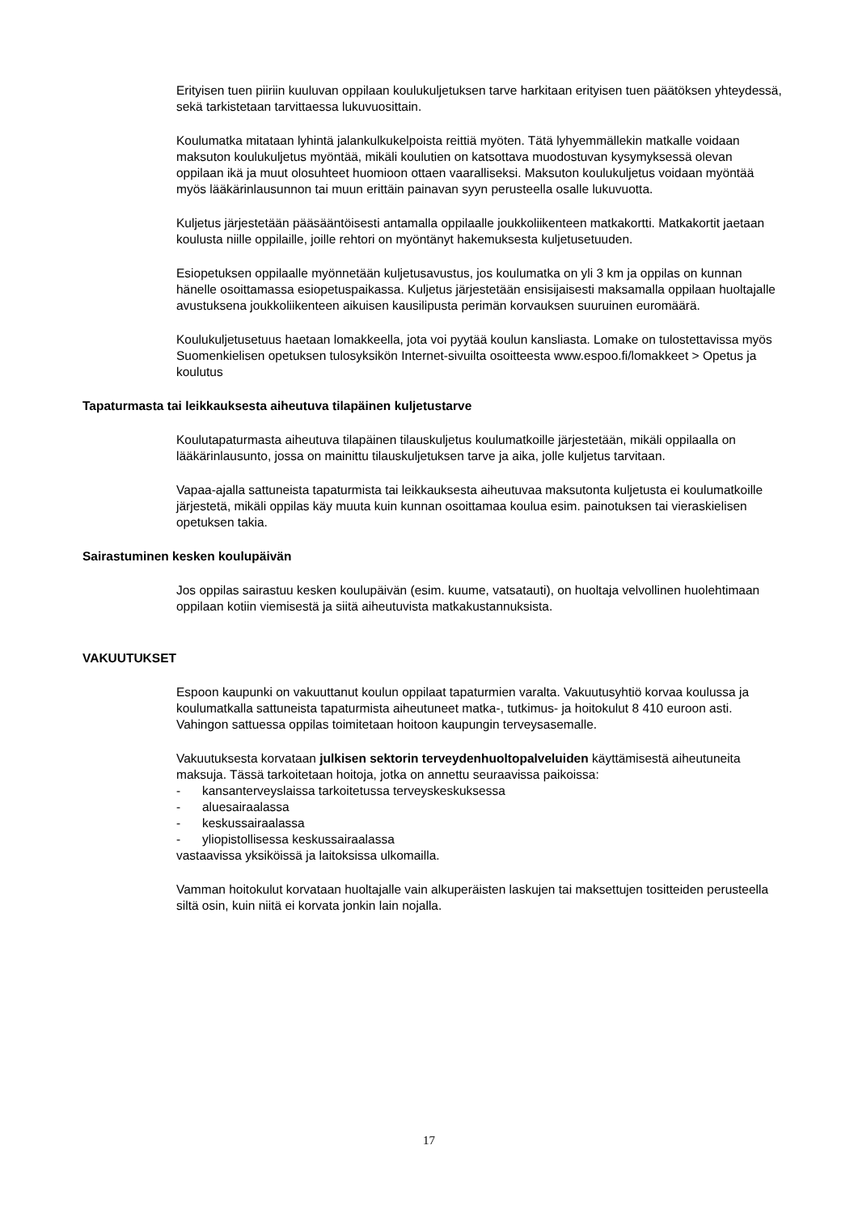Erityisen tuen piiriin kuuluvan oppilaan koulukuljetuksen tarve harkitaan erityisen tuen päätöksen yhteydessä, sekä tarkistetaan tarvittaessa lukuvuosittain.
Koulumatka mitataan lyhintä jalankulkukelpoista reittiä myöten. Tätä lyhyemmällekin matkalle voidaan maksuton koulukuljetus myöntää, mikäli koulutien on katsottava muodostuvan kysymyksessä olevan oppilaan ikä ja muut olosuhteet huomioon ottaen vaaralliseksi. Maksuton koulukuljetus voidaan myöntää myös lääkärinlausunnon tai muun erittäin painavan syyn perusteella osalle lukuvuotta.
Kuljetus järjestetään pääsääntöisesti antamalla oppilaalle joukkoliikenteen matkakortti. Matkakortit jaetaan koulusta niille oppilaille, joille rehtori on myöntänyt hakemuksesta kuljetusetuuden.
Esiopetuksen oppilaalle myönnetään kuljetusavustus, jos koulumatka on yli 3 km ja oppilas on kunnan hänelle osoittamassa esiopetuspaikassa. Kuljetus järjestetään ensisijaisesti maksamalla oppilaan huoltajalle avustuksena joukkoliikenteen aikuisen kausilipusta perimän korvauksen suuruinen euromäärä.
Koulukuljetusetuus haetaan lomakkeella, jota voi pyytää koulun kansliasta. Lomake on tulostettavissa myös Suomenkielisen opetuksen tulosyksikön Internet-sivuilta osoitteesta www.espoo.fi/lomakkeet > Opetus ja koulutus
Tapaturmasta tai leikkauksesta aiheutuva tilapäinen kuljetustarve
Koulutapaturmasta aiheutuva tilapäinen tilauskuljetus koulumatkoille järjestetään, mikäli oppilaalla on lääkärinlausunto, jossa on mainittu tilauskuljetuksen tarve ja aika, jolle kuljetus tarvitaan.
Vapaa-ajalla sattuneista tapaturmista tai leikkauksesta aiheutuvaa maksutonta kuljetusta ei koulumatkoille järjestetä, mikäli oppilas käy muuta kuin kunnan osoittamaa koulua esim. painotuksen tai vieraskielisen opetuksen takia.
Sairastuminen kesken koulupäivän
Jos oppilas sairastuu kesken koulupäivän (esim. kuume, vatsatauti), on huoltaja velvollinen huolehtimaan oppilaan kotiin viemisestä ja siitä aiheutuvista matkakustannuksista.
VAKUUTUKSET
Espoon kaupunki on vakuuttanut koulun oppilaat tapaturmien varalta. Vakuutusyhtiö korvaa koulussa ja koulumatkalla sattuneista tapaturmista aiheutuneet matka-, tutkimus- ja hoitokulut 8 410 euroon asti.
Vahingon sattuessa oppilas toimitetaan hoitoon kaupungin terveysasemalle.
Vakuutuksesta korvataan julkisen sektorin terveydenhuoltopalveluiden käyttämisestä aiheutuneita maksuja. Tässä tarkoitetaan hoitoja, jotka on annettu seuraavissa paikoissa:
- kansanterveyslaissa tarkoitetussa terveyskeskuksessa
- aluesairaalassa
- keskussairaalassa
- yliopistollisessa keskussairaalassa
vastaavissa yksiköissä ja laitoksissa ulkomailla.
Vamman hoitokulut korvataan huoltajalle vain alkuperäisten laskujen tai maksettujen tositteiden perusteella siltä osin, kuin niitä ei korvata jonkin lain nojalla.
17